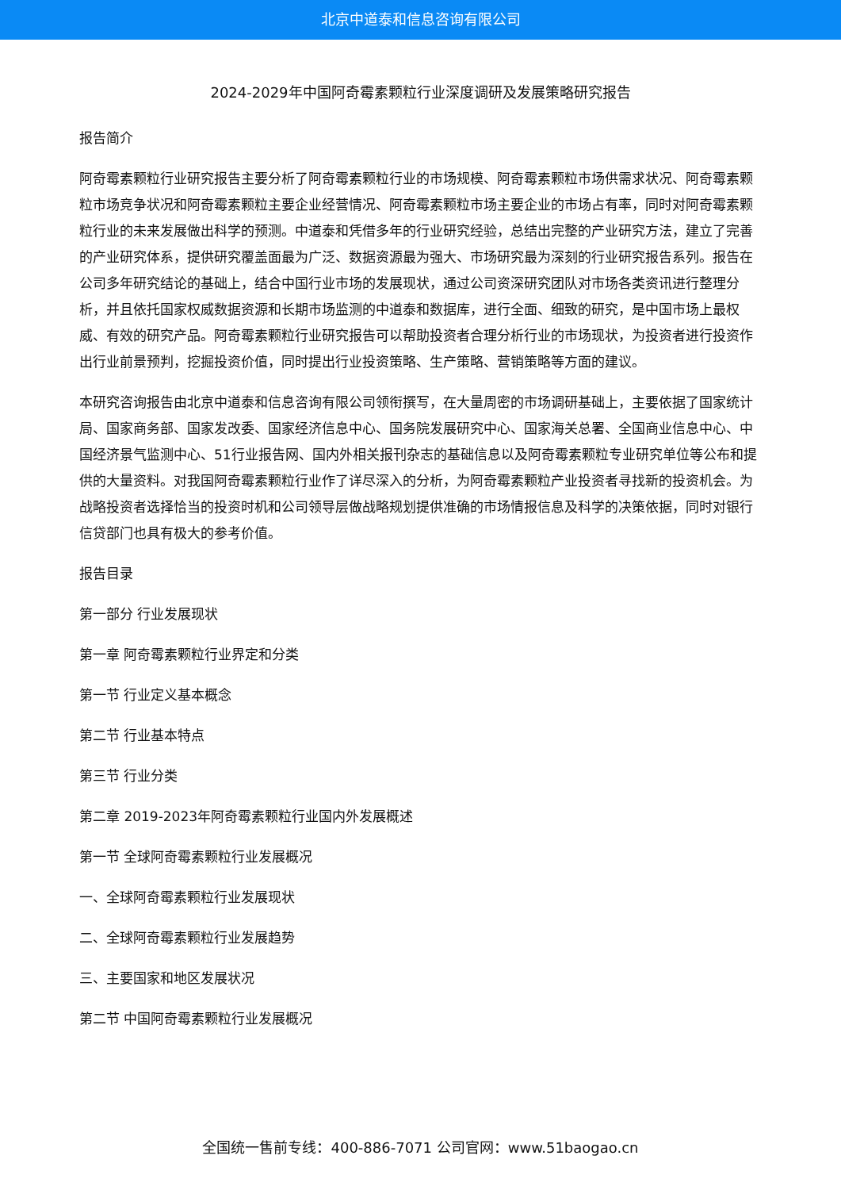北京中道泰和信息咨询有限公司
2024-2029年中国阿奇霉素颗粒行业深度调研及发展策略研究报告
报告简介
阿奇霉素颗粒行业研究报告主要分析了阿奇霉素颗粒行业的市场规模、阿奇霉素颗粒市场供需求状况、阿奇霉素颗粒市场竞争状况和阿奇霉素颗粒主要企业经营情况、阿奇霉素颗粒市场主要企业的市场占有率，同时对阿奇霉素颗粒行业的未来发展做出科学的预测。中道泰和凭借多年的行业研究经验，总结出完整的产业研究方法，建立了完善的产业研究体系，提供研究覆盖面最为广泛、数据资源最为强大、市场研究最为深刻的行业研究报告系列。报告在公司多年研究结论的基础上，结合中国行业市场的发展现状，通过公司资深研究团队对市场各类资讯进行整理分析，并且依托国家权威数据资源和长期市场监测的中道泰和数据库，进行全面、细致的研究，是中国市场上最权威、有效的研究产品。阿奇霉素颗粒行业研究报告可以帮助投资者合理分析行业的市场现状，为投资者进行投资作出行业前景预判，挖掘投资价值，同时提出行业投资策略、生产策略、营销策略等方面的建议。
本研究咨询报告由北京中道泰和信息咨询有限公司领衔撰写，在大量周密的市场调研基础上，主要依据了国家统计局、国家商务部、国家发改委、国家经济信息中心、国务院发展研究中心、国家海关总署、全国商业信息中心、中国经济景气监测中心、51行业报告网、国内外相关报刊杂志的基础信息以及阿奇霉素颗粒专业研究单位等公布和提供的大量资料。对我国阿奇霉素颗粒行业作了详尽深入的分析，为阿奇霉素颗粒产业投资者寻找新的投资机会。为战略投资者选择恰当的投资时机和公司领导层做战略规划提供准确的市场情报信息及科学的决策依据，同时对银行信贷部门也具有极大的参考价值。
报告目录
第一部分 行业发展现状
第一章 阿奇霉素颗粒行业界定和分类
第一节 行业定义基本概念
第二节 行业基本特点
第三节 行业分类
第二章 2019-2023年阿奇霉素颗粒行业国内外发展概述
第一节 全球阿奇霉素颗粒行业发展概况
一、全球阿奇霉素颗粒行业发展现状
二、全球阿奇霉素颗粒行业发展趋势
三、主要国家和地区发展状况
第二节 中国阿奇霉素颗粒行业发展概况
全国统一售前专线：400-886-7071 公司官网：www.51baogao.cn